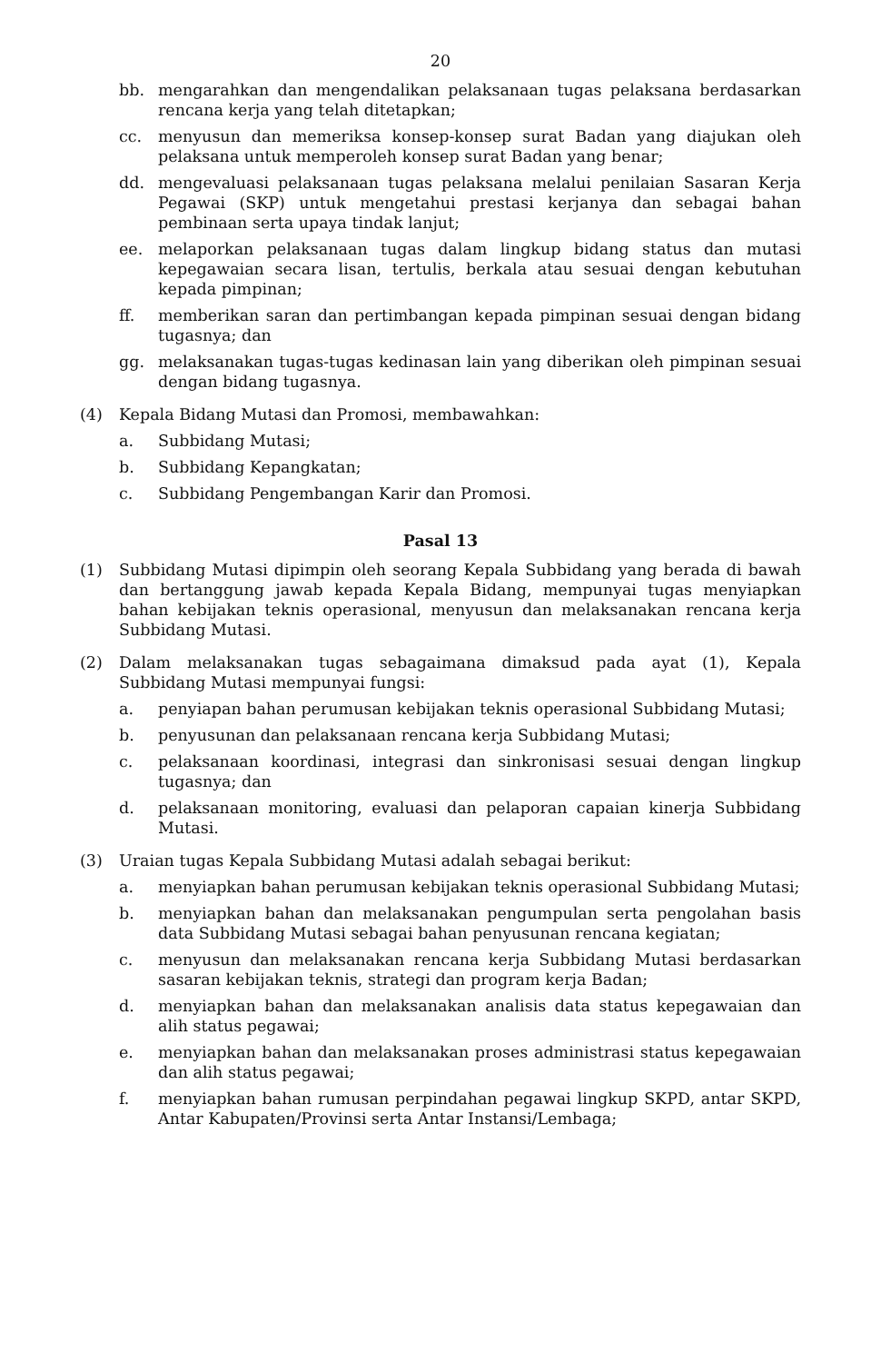20
bb. mengarahkan dan mengendalikan pelaksanaan tugas pelaksana berdasarkan rencana kerja yang telah ditetapkan;
cc. menyusun dan memeriksa konsep-konsep surat Badan yang diajukan oleh pelaksana untuk memperoleh konsep surat Badan yang benar;
dd. mengevaluasi pelaksanaan tugas pelaksana melalui penilaian Sasaran Kerja Pegawai (SKP) untuk mengetahui prestasi kerjanya dan sebagai bahan pembinaan serta upaya tindak lanjut;
ee. melaporkan pelaksanaan tugas dalam lingkup bidang status dan mutasi kepegawaian secara lisan, tertulis, berkala atau sesuai dengan kebutuhan kepada pimpinan;
ff. memberikan saran dan pertimbangan kepada pimpinan sesuai dengan bidang tugasnya; dan
gg. melaksanakan tugas-tugas kedinasan lain yang diberikan oleh pimpinan sesuai dengan bidang tugasnya.
(4) Kepala Bidang Mutasi dan Promosi, membawahkan:
a. Subbidang Mutasi;
b. Subbidang Kepangkatan;
c. Subbidang Pengembangan Karir dan Promosi.
Pasal 13
(1) Subbidang Mutasi dipimpin oleh seorang Kepala Subbidang yang berada di bawah dan bertanggung jawab kepada Kepala Bidang, mempunyai tugas menyiapkan bahan kebijakan teknis operasional, menyusun dan melaksanakan rencana kerja Subbidang Mutasi.
(2) Dalam melaksanakan tugas sebagaimana dimaksud pada ayat (1), Kepala Subbidang Mutasi mempunyai fungsi:
a. penyiapan bahan perumusan kebijakan teknis operasional Subbidang Mutasi;
b. penyusunan dan pelaksanaan rencana kerja Subbidang Mutasi;
c. pelaksanaan koordinasi, integrasi dan sinkronisasi sesuai dengan lingkup tugasnya; dan
d. pelaksanaan monitoring, evaluasi dan pelaporan capaian kinerja Subbidang Mutasi.
(3) Uraian tugas Kepala Subbidang Mutasi adalah sebagai berikut:
a. menyiapkan bahan perumusan kebijakan teknis operasional Subbidang Mutasi;
b. menyiapkan bahan dan melaksanakan pengumpulan serta pengolahan basis data Subbidang Mutasi sebagai bahan penyusunan rencana kegiatan;
c. menyusun dan melaksanakan rencana kerja Subbidang Mutasi berdasarkan sasaran kebijakan teknis, strategi dan program kerja Badan;
d. menyiapkan bahan dan melaksanakan analisis data status kepegawaian dan alih status pegawai;
e. menyiapkan bahan dan melaksanakan proses administrasi status kepegawaian dan alih status pegawai;
f. menyiapkan bahan rumusan perpindahan pegawai lingkup SKPD, antar SKPD, Antar Kabupaten/Provinsi serta Antar Instansi/Lembaga;